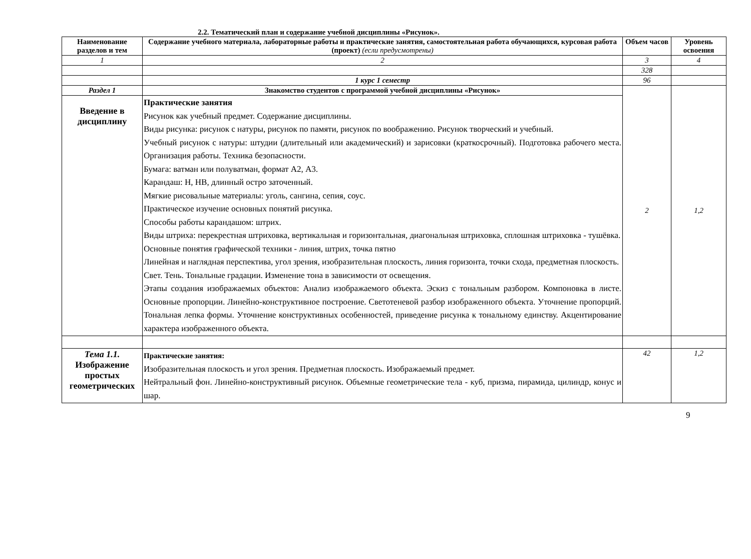2.2. Тематический план и содержание учебной дисциплины «Рисунок».
| Наименование разделов и тем | Содержание учебного материала, лабораторные работы и практические занятия, самостоятельная работа обучающихся, курсовая работа (проект) (если предусмотрены) | Объем часов | Уровень освоения |
| --- | --- | --- | --- |
| 1 | 2 | 3 | 4 |
| | | 328 | |
| | 1 курс 1 семестр | 96 | |
| Раздел 1 | Знакомство студентов с программой учебной дисциплины «Рисунок» | 2 | 1,2 |
| Введение в дисциплину | Практические занятия Рисунок как учебный предмет. Содержание дисциплины. Виды рисунка: рисунок с натуры, рисунок по памяти, рисунок по воображению. Рисунок творческий и учебный. Учебный рисунок с натуры: штудии (длительный или академический) и зарисовки (краткосрочный). Подготовка рабочего места. Организация работы. Техника безопасности. Бумага: ватман или полуватман, формат А2, А3. Карандаш: Н, НВ, длинный остро заточенный. Мягкие рисовальные материалы: уголь, сангина, сепия, соус. Практическое изучение основных понятий рисунка. Способы работы карандашом: штрих. Виды штриха: перекрестная штриховка, вертикальная и горизонтальная, диагональная штриховка, сплошная штриховка - тушёвка. Основные понятия графической техники - линия, штрих, точка пятно Линейная и наглядная перспектива, угол зрения, изобразительная плоскость, линия горизонта, точки схода, предметная плоскость. Свет. Тень. Тональные градации. Изменение тона в зависимости от освещения. Этапы создания изображаемых объектов: Анализ изображаемого объекта. Эскиз с тональным разбором. Компоновка в листе. Основные пропорции. Линейно-конструктивное построение. Светотеневой разбор изображенного объекта. Уточнение пропорций. Тональная лепка формы. Уточнение конструктивных особенностей, приведение рисунка к тональному единству. Акцентирование характера изображенного объекта. | | |
| Тема 1.1. Изображение простых геометрических | Практические занятия: Изобразительная плоскость и угол зрения. Предметная плоскость. Изображаемый предмет. Нейтральный фон. Линейно-конструктивный рисунок. Объемные геометрические тела - куб, призма, пирамида, цилиндр, конус и шар. | 42 | 1,2 |
9